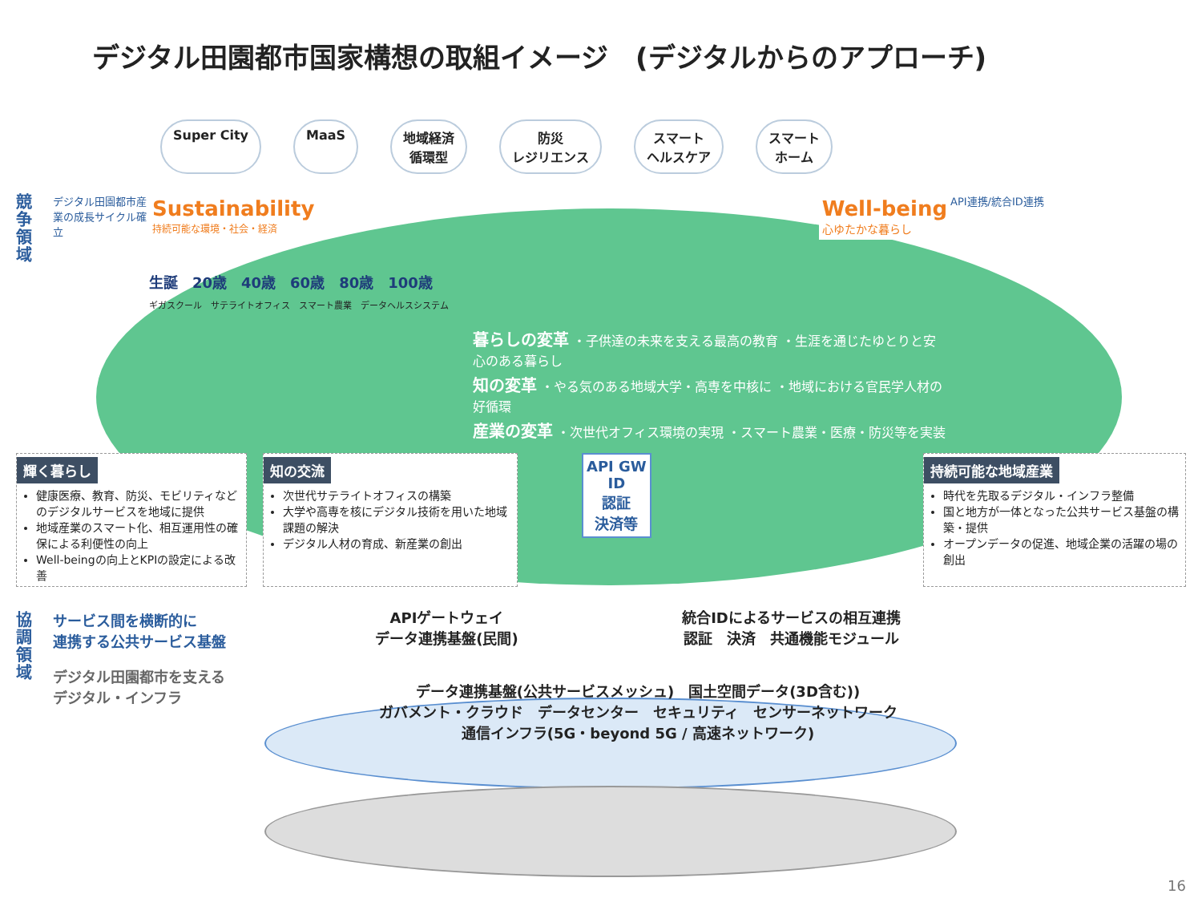デジタル田園都市国家構想の取組イメージ　(デジタルからのアプローチ)
Super City MaaS 地域経済
循環型 防災
レジリエンス スマート
ヘルスケア スマート
ホーム
競争領域
デジタル田園都市産業の成長サイクル確立
Sustainability
持続可能な環境・社会・経済
Well-being
心ゆたかな暮らし
生誕　20歳　40歳　60歳　80歳　100歳
ギガスクール　サテライトオフィス　スマート農業　データヘルスシステム
暮らしの変革 ・子供達の未来を支える最高の教育 ・生涯を通じたゆとりと安心のある暮らし
知の変革 ・やる気のある地域大学・高専を中核に ・地域における官民学人材の好循環
産業の変革 ・次世代オフィス環境の実現 ・スマート農業・医療・防災等を実装
API連携/統合ID連携
輝く暮らし
健康医療、教育、防災、モビリティなどのデジタルサービスを地域に提供
地域産業のスマート化、相互運用性の確保による利便性の向上
Well-beingの向上とKPIの設定による改善
知の交流
次世代サテライトオフィスの構築
大学や高専を核にデジタル技術を用いた地域課題の解決
デジタル人材の育成、新産業の創出
API GW
ID
認証
決済等
持続可能な地域産業
時代を先取るデジタル・インフラ整備
国と地方が一体となった公共サービス基盤の構築・提供
オープンデータの促進、地域企業の活躍の場の創出
協調領域
サービス間を横断的に
連携する公共サービス基盤
デジタル田園都市を支える
デジタル・インフラ
APIゲートウェイ
データ連携基盤(民間) 統合IDによるサービスの相互連携
認証　決済　共通機能モジュール
データ連携基盤(公共サービスメッシュ)　国土空間データ(3D含む))
ガバメント・クラウド　データセンター　セキュリティ　センサーネットワーク
通信インフラ(5G・beyond 5G / 高速ネットワーク)
16